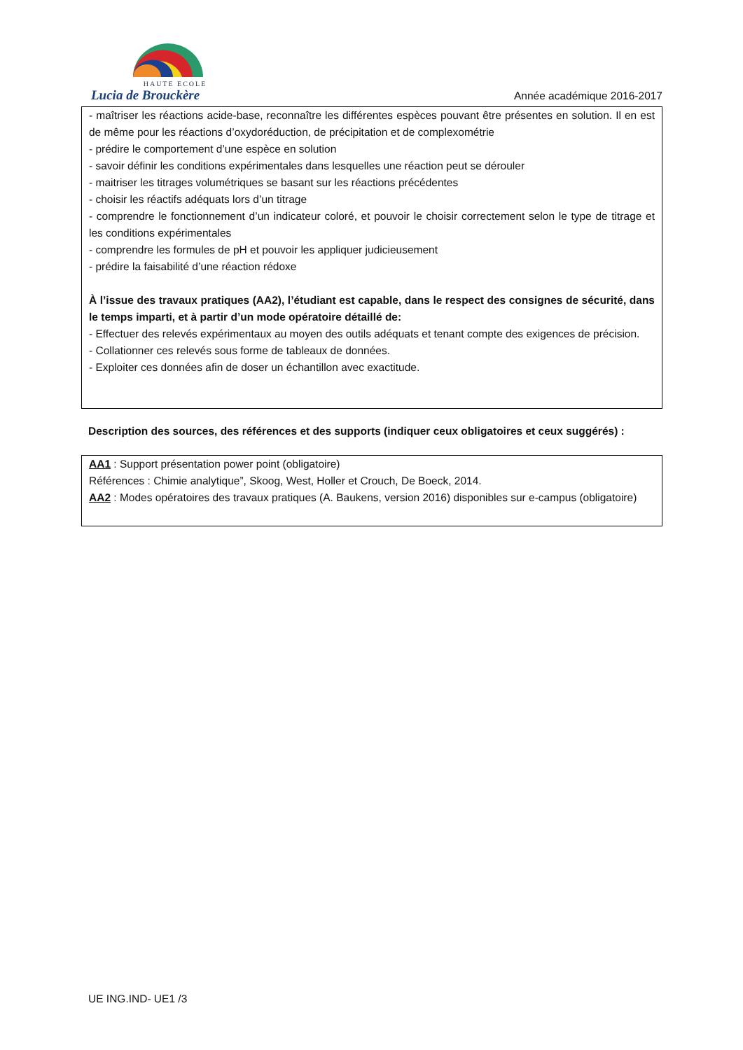HAUTE ECOLE
Lucia de Brouckère
Année académique 2016-2017
- maîtriser les réactions acide-base, reconnaître les différentes espèces pouvant être présentes en solution. Il en est de même pour les réactions d’oxydoréduction, de précipitation et de complexométrie
- prédire le comportement d’une espèce en solution
- savoir définir les conditions expérimentales dans lesquelles une réaction peut se dérouler
- maitriser les titrages volumétriques se basant sur les réactions précédentes
- choisir les réactifs adéquats lors d’un titrage
- comprendre le fonctionnement d’un indicateur coloré, et pouvoir le choisir correctement selon le type de titrage et les conditions expérimentales
- comprendre les formules de pH et pouvoir les appliquer judicieusement
- prédire la faisabilité d’une réaction rédoxe
À l’issue des travaux pratiques (AA2), l’étudiant est capable, dans le respect des consignes de sécurité, dans le temps imparti, et à partir d’un mode opératoire détaillé de:
- Effectuer des relevés expérimentaux au moyen des outils adéquats et tenant compte des exigences de précision.
- Collationner ces relevés sous forme de tableaux de données.
- Exploiter ces données afin de doser un échantillon avec exactitude.
Description des sources, des références et des supports (indiquer ceux obligatoires et ceux suggérés) :
AA1 : Support présentation power point (obligatoire)
Références : Chimie analytique”, Skoog, West, Holler et Crouch, De Boeck, 2014.
AA2 : Modes opératoires des travaux pratiques (A. Baukens, version 2016) disponibles sur e-campus (obligatoire)
UE ING.IND- UE1 /3